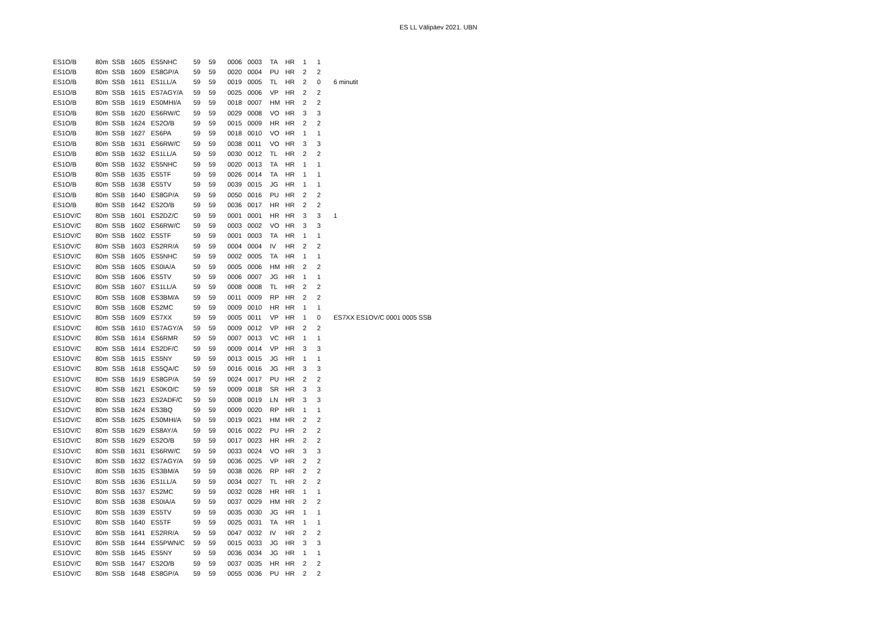ES LL Välipäev 2021. UBN
| ES1O/B | 80m | SSB | 1605 | ES5NHC | 59 | 59 | 0006 | 0003 | TA | HR | 1 | 1 | |
| ES1O/B | 80m | SSB | 1609 | ES8GP/A | 59 | 59 | 0020 | 0004 | PU | HR | 2 | 2 | |
| ES1O/B | 80m | SSB | 1611 | ES1LL/A | 59 | 59 | 0019 | 0005 | TL | HR | 2 | 0 | 6 minutit |
| ES1O/B | 80m | SSB | 1615 | ES7AGY/A | 59 | 59 | 0025 | 0006 | VP | HR | 2 | 2 | |
| ES1O/B | 80m | SSB | 1619 | ES0MHI/A | 59 | 59 | 0018 | 0007 | HM | HR | 2 | 2 | |
| ES1O/B | 80m | SSB | 1620 | ES6RW/C | 59 | 59 | 0029 | 0008 | VO | HR | 3 | 3 | |
| ES1O/B | 80m | SSB | 1624 | ES2O/B | 59 | 59 | 0015 | 0009 | HR | HR | 2 | 2 | |
| ES1O/B | 80m | SSB | 1627 | ES6PA | 59 | 59 | 0018 | 0010 | VO | HR | 1 | 1 | |
| ES1O/B | 80m | SSB | 1631 | ES6RW/C | 59 | 59 | 0038 | 0011 | VO | HR | 3 | 3 | |
| ES1O/B | 80m | SSB | 1632 | ES1LL/A | 59 | 59 | 0030 | 0012 | TL | HR | 2 | 2 | |
| ES1O/B | 80m | SSB | 1632 | ES5NHC | 59 | 59 | 0020 | 0013 | TA | HR | 1 | 1 | |
| ES1O/B | 80m | SSB | 1635 | ES5TF | 59 | 59 | 0026 | 0014 | TA | HR | 1 | 1 | |
| ES1O/B | 80m | SSB | 1638 | ES5TV | 59 | 59 | 0039 | 0015 | JG | HR | 1 | 1 | |
| ES1O/B | 80m | SSB | 1640 | ES8GP/A | 59 | 59 | 0050 | 0016 | PU | HR | 2 | 2 | |
| ES1O/B | 80m | SSB | 1642 | ES2O/B | 59 | 59 | 0036 | 0017 | HR | HR | 2 | 2 | |
| ES1OV/C | 80m | SSB | 1601 | ES2DZ/C | 59 | 59 | 0001 | 0001 | HR | HR | 3 | 3 | 1 |
| ES1OV/C | 80m | SSB | 1602 | ES6RW/C | 59 | 59 | 0003 | 0002 | VO | HR | 3 | 3 | |
| ES1OV/C | 80m | SSB | 1602 | ES5TF | 59 | 59 | 0001 | 0003 | TA | HR | 1 | 1 | |
| ES1OV/C | 80m | SSB | 1603 | ES2RR/A | 59 | 59 | 0004 | 0004 | IV | HR | 2 | 2 | |
| ES1OV/C | 80m | SSB | 1605 | ES5NHC | 59 | 59 | 0002 | 0005 | TA | HR | 1 | 1 | |
| ES1OV/C | 80m | SSB | 1605 | ES0IA/A | 59 | 59 | 0005 | 0006 | HM | HR | 2 | 2 | |
| ES1OV/C | 80m | SSB | 1606 | ES5TV | 59 | 59 | 0006 | 0007 | JG | HR | 1 | 1 | |
| ES1OV/C | 80m | SSB | 1607 | ES1LL/A | 59 | 59 | 0008 | 0008 | TL | HR | 2 | 2 | |
| ES1OV/C | 80m | SSB | 1608 | ES3BM/A | 59 | 59 | 0011 | 0009 | RP | HR | 2 | 2 | |
| ES1OV/C | 80m | SSB | 1608 | ES2MC | 59 | 59 | 0009 | 0010 | HR | HR | 1 | 1 | |
| ES1OV/C | 80m | SSB | 1609 | ES7XX | 59 | 59 | 0005 | 0011 | VP | HR | 1 | 0 | ES7XX ES1OV/C 0001 0005 SSB |
| ES1OV/C | 80m | SSB | 1610 | ES7AGY/A | 59 | 59 | 0009 | 0012 | VP | HR | 2 | 2 | |
| ES1OV/C | 80m | SSB | 1614 | ES6RMR | 59 | 59 | 0007 | 0013 | VC | HR | 1 | 1 | |
| ES1OV/C | 80m | SSB | 1614 | ES2DF/C | 59 | 59 | 0009 | 0014 | VP | HR | 3 | 3 | |
| ES1OV/C | 80m | SSB | 1615 | ES5NY | 59 | 59 | 0013 | 0015 | JG | HR | 1 | 1 | |
| ES1OV/C | 80m | SSB | 1618 | ES5QA/C | 59 | 59 | 0016 | 0016 | JG | HR | 3 | 3 | |
| ES1OV/C | 80m | SSB | 1619 | ES8GP/A | 59 | 59 | 0024 | 0017 | PU | HR | 2 | 2 | |
| ES1OV/C | 80m | SSB | 1621 | ES0KO/C | 59 | 59 | 0009 | 0018 | SR | HR | 3 | 3 | |
| ES1OV/C | 80m | SSB | 1623 | ES2ADF/C | 59 | 59 | 0008 | 0019 | LN | HR | 3 | 3 | |
| ES1OV/C | 80m | SSB | 1624 | ES3BQ | 59 | 59 | 0009 | 0020 | RP | HR | 1 | 1 | |
| ES1OV/C | 80m | SSB | 1625 | ES0MHI/A | 59 | 59 | 0019 | 0021 | HM | HR | 2 | 2 | |
| ES1OV/C | 80m | SSB | 1629 | ES8AY/A | 59 | 59 | 0016 | 0022 | PU | HR | 2 | 2 | |
| ES1OV/C | 80m | SSB | 1629 | ES2O/B | 59 | 59 | 0017 | 0023 | HR | HR | 2 | 2 | |
| ES1OV/C | 80m | SSB | 1631 | ES6RW/C | 59 | 59 | 0033 | 0024 | VO | HR | 3 | 3 | |
| ES1OV/C | 80m | SSB | 1632 | ES7AGY/A | 59 | 59 | 0036 | 0025 | VP | HR | 2 | 2 | |
| ES1OV/C | 80m | SSB | 1635 | ES3BM/A | 59 | 59 | 0038 | 0026 | RP | HR | 2 | 2 | |
| ES1OV/C | 80m | SSB | 1636 | ES1LL/A | 59 | 59 | 0034 | 0027 | TL | HR | 2 | 2 | |
| ES1OV/C | 80m | SSB | 1637 | ES2MC | 59 | 59 | 0032 | 0028 | HR | HR | 1 | 1 | |
| ES1OV/C | 80m | SSB | 1638 | ES0IA/A | 59 | 59 | 0037 | 0029 | HM | HR | 2 | 2 | |
| ES1OV/C | 80m | SSB | 1639 | ES5TV | 59 | 59 | 0035 | 0030 | JG | HR | 1 | 1 | |
| ES1OV/C | 80m | SSB | 1640 | ES5TF | 59 | 59 | 0025 | 0031 | TA | HR | 1 | 1 | |
| ES1OV/C | 80m | SSB | 1641 | ES2RR/A | 59 | 59 | 0047 | 0032 | IV | HR | 2 | 2 | |
| ES1OV/C | 80m | SSB | 1644 | ES5PWN/C | 59 | 59 | 0015 | 0033 | JG | HR | 3 | 3 | |
| ES1OV/C | 80m | SSB | 1645 | ES5NY | 59 | 59 | 0036 | 0034 | JG | HR | 1 | 1 | |
| ES1OV/C | 80m | SSB | 1647 | ES2O/B | 59 | 59 | 0037 | 0035 | HR | HR | 2 | 2 | |
| ES1OV/C | 80m | SSB | 1648 | ES8GP/A | 59 | 59 | 0055 | 0036 | PU | HR | 2 | 2 | |